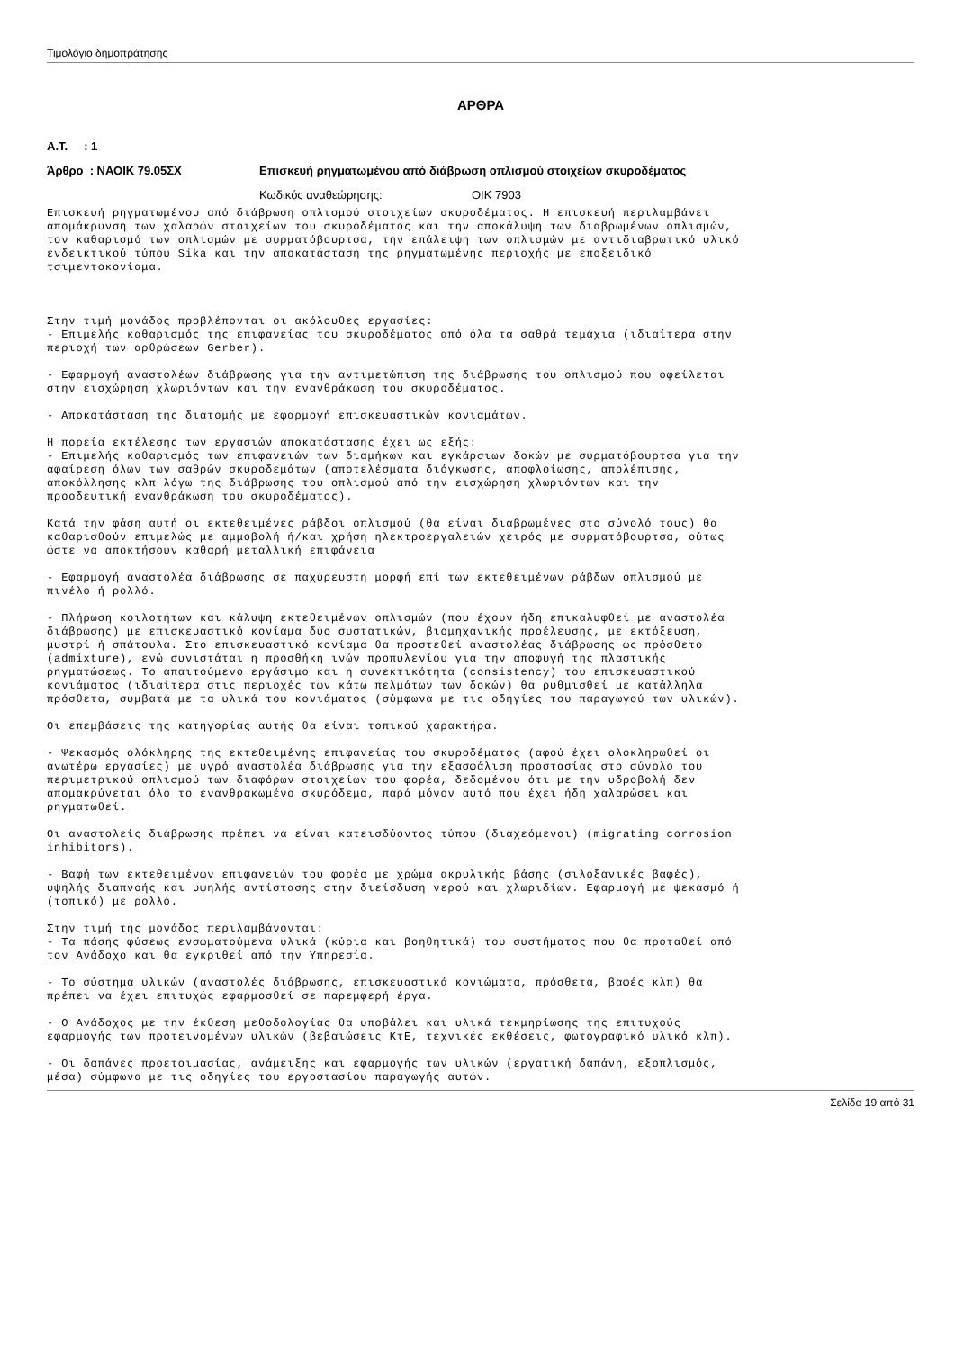Τιμολόγιο δημοπράτησης
ΑΡΘΡΑ
Α.Τ. : 1
Άρθρο : ΝΑΟΙΚ 79.05ΣΧ Επισκευή ρηγματωμένου από διάβρωση οπλισμού στοιχείων σκυροδέματος
Κωδικός αναθεώρησης: ΟΙΚ 7903
Επισκευή ρηγματωμένου από διάβρωση οπλισμού στοιχείων σκυροδέματος. Η επισκευή περιλαμβάνει
απομάκρυνση των χαλαρών στοιχείων του σκυροδέματος και την αποκάλυψη των διαβρωμένων οπλισμών,
τον καθαρισμό των οπλισμών με συρματόβουρτσα, την επάλειψη των οπλισμών με αντιδιαβρωτικό υλικό
ενδεικτικού τύπου Sika και την αποκατάσταση της ρηγματωμένης περιοχής με εποξειδικό
τσιμεντοκονίαμα.



Στην τιμή μονάδος προβλέπονται οι ακόλουθες εργασίες:
- Επιμελής καθαρισμός της επιφανείας του σκυροδέματος από όλα τα σαθρά τεμάχια (ιδιαίτερα στην
περιοχή των αρθρώσεων Gerber).

- Εφαρμογή αναστολέων διάβρωσης για την αντιμετώπιση της διάβρωσης του οπλισμού που οφείλεται
στην εισχώρηση χλωριόντων και την ενανθράκωση του σκυροδέματος.

- Αποκατάσταση της διατομής με εφαρμογή επισκευαστικών κονιαμάτων.

Η πορεία εκτέλεσης των εργασιών αποκατάστασης έχει ως εξής:
- Επιμελής καθαρισμός των επιφανειών των διαμήκων και εγκάρσιων δοκών με συρματόβουρτσα για την
αφαίρεση όλων των σαθρών σκυροδεμάτων (αποτελέσματα διόγκωσης, αποφλοίωσης, απολέπισης,
αποκόλλησης κλπ λόγω της διάβρωσης του οπλισμού από την εισχώρηση χλωριόντων και την
προοδευτική ενανθράκωση του σκυροδέματος).

Κατά την φάση αυτή οι εκτεθειμένες ράβδοι οπλισμού (θα είναι διαβρωμένες στο σύνολό τους) θα
καθαρισθούν επιμελώς με αμμοβολή ή/και χρήση ηλεκτροεργαλειών χειρός με συρματόβουρτσα, ούτως
ώστε να αποκτήσουν καθαρή μεταλλική επιφάνεια

- Εφαρμογή αναστολέα διάβρωσης σε παχύρευστη μορφή επί των εκτεθειμένων ράβδων οπλισμού με
πινέλο ή ρολλό.

- Πλήρωση κοιλοτήτων και κάλυψη εκτεθειμένων οπλισμών (που έχουν ήδη επικαλυφθεί με αναστολέα
διάβρωσης) με επισκευαστικό κονίαμα δύο συστατικών, βιομηχανικής προέλευσης, με εκτόξευση,
μυστρί ή σπάτουλα. Στο επισκευαστικό κονίαμα θα προστεθεί αναστολέας διάβρωσης ως πρόσθετο
(admixture), ενώ συνιστάται η προσθήκη ινών προπυλενίου για την αποφυγή της πλαστικής
ρηγματώσεως. Το απαιτούμενο εργάσιμο και η συνεκτικότητα (consistency) του επισκευαστικού
κονιάματος (ιδιαίτερα στις περιοχές των κάτω πελμάτων των δοκών) θα ρυθμισθεί με κατάλληλα
πρόσθετα, συμβατά με τα υλικά του κονιάματος (σύμφωνα με τις οδηγίες του παραγωγού των υλικών).

Οι επεμβάσεις της κατηγορίας αυτής θα είναι τοπικού χαρακτήρα.

- Ψεκασμός ολόκληρης της εκτεθειμένης επιφανείας του σκυροδέματος (αφού έχει ολοκληρωθεί οι
ανωτέρω εργασίες) με υγρό αναστολέα διάβρωσης για την εξασφάλιση προστασίας στο σύνολο του
περιμετρικού οπλισμού των διαφόρων στοιχείων του φορέα, δεδομένου ότι με την υδροβολή δεν
απομακρύνεται όλο το ενανθρακωμένο σκυρόδεμα, παρά μόνον αυτό που έχει ήδη χαλαρώσει και
ρηγματωθεί.

Οι αναστολείς διάβρωσης πρέπει να είναι κατεισδύοντος τύπου (διαχεόμενοι) (migrating corrosion
inhibitors).

- Βαφή των εκτεθειμένων επιφανειών του φορέα με χρώμα ακρυλικής βάσης (σιλοξανικές βαφές),
υψηλής διαπνοής και υψηλής αντίστασης στην διείσδυση νερού και χλωριδίων. Εφαρμογή με ψεκασμό ή
(τοπικό) με ρολλό.

Στην τιμή της μονάδος περιλαμβάνονται:
- Τα πάσης φύσεως ενσωματούμενα υλικά (κύρια και βοηθητικά) του συστήματος που θα προταθεί από
τον Ανάδοχο και θα εγκριθεί από την Υπηρεσία.

- Το σύστημα υλικών (αναστολές διάβρωσης, επισκευαστικά κονιώματα, πρόσθετα, βαφές κλπ) θα
πρέπει να έχει επιτυχώς εφαρμοσθεί σε παρεμφερή έργα.

- Ο Ανάδοχος με την έκθεση μεθοδολογίας θα υποβάλει και υλικά τεκμηρίωσης της επιτυχούς
εφαρμογής των προτεινομένων υλικών (βεβαιώσεις ΚτΕ, τεχνικές εκθέσεις, φωτογραφικό υλικό κλπ).

- Οι δαπάνες προετοιμασίας, ανάμειξης και εφαρμογής των υλικών (εργατική δαπάνη, εξοπλισμός,
μέσα) σύμφωνα με τις οδηγίες του εργοστασίου παραγωγής αυτών.
Σελίδα 19 από 31